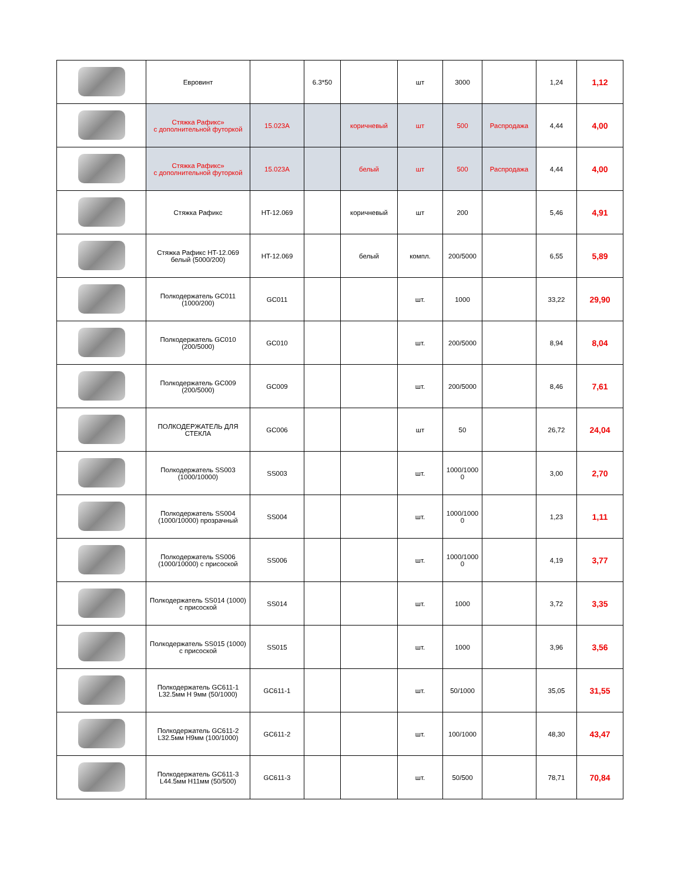| | Евровинт | | 6.3*50 | | шт | 3000 | | 1,24 | 1,12 |
| | Стяжка Рафикс» с дополнительной футоркой | 15.023A | | коричневый | шт | 500 | Распродажа | 4,44 | 4,00 |
| | Стяжка Рафикс» с дополнительной футоркой | 15.023A | | белый | шт | 500 | Распродажа | 4,44 | 4,00 |
| | Стяжка Рафикс | HT-12.069 | | коричневый | шт | 200 | | 5,46 | 4,91 |
| | Стяжка Рафикс HT-12.069 белый (5000/200) | HT-12.069 | | белый | компл. | 200/5000 | | 6,55 | 5,89 |
| | Полкодержатель GC011 (1000/200) | GC011 | | | шт. | 1000 | | 33,22 | 29,90 |
| | Полкодержатель GC010 (200/5000) | GC010 | | | шт. | 200/5000 | | 8,94 | 8,04 |
| | Полкодержатель GC009 (200/5000) | GC009 | | | шт. | 200/5000 | | 8,46 | 7,61 |
| | ПОЛКОДЕРЖАТЕЛЬ ДЛЯ СТЕКЛА | GC006 | | | шт | 50 | | 26,72 | 24,04 |
| | Полкодержатель SS003 (1000/10000) | SS003 | | | шт. | 1000/1000 0 | | 3,00 | 2,70 |
| | Полкодержатель SS004 (1000/10000) прозрачный | SS004 | | | шт. | 1000/1000 0 | | 1,23 | 1,11 |
| | Полкодержатель SS006 (1000/10000) с присоской | SS006 | | | шт. | 1000/1000 0 | | 4,19 | 3,77 |
| | Полкодержатель SS014 (1000) с присоской | SS014 | | | шт. | 1000 | | 3,72 | 3,35 |
| | Полкодержатель SS015 (1000) с присоской | SS015 | | | шт. | 1000 | | 3,96 | 3,56 |
| | Полкодержатель GC611-1 L32.5мм H 9мм (50/1000) | GC611-1 | | | шт. | 50/1000 | | 35,05 | 31,55 |
| | Полкодержатель GC611-2 L32.5мм H9мм (100/1000) | GC611-2 | | | шт. | 100/1000 | | 48,30 | 43,47 |
| | Полкодержатель GC611-3 L44.5мм H11мм (50/500) | GC611-3 | | | шт. | 50/500 | | 78,71 | 70,84 |